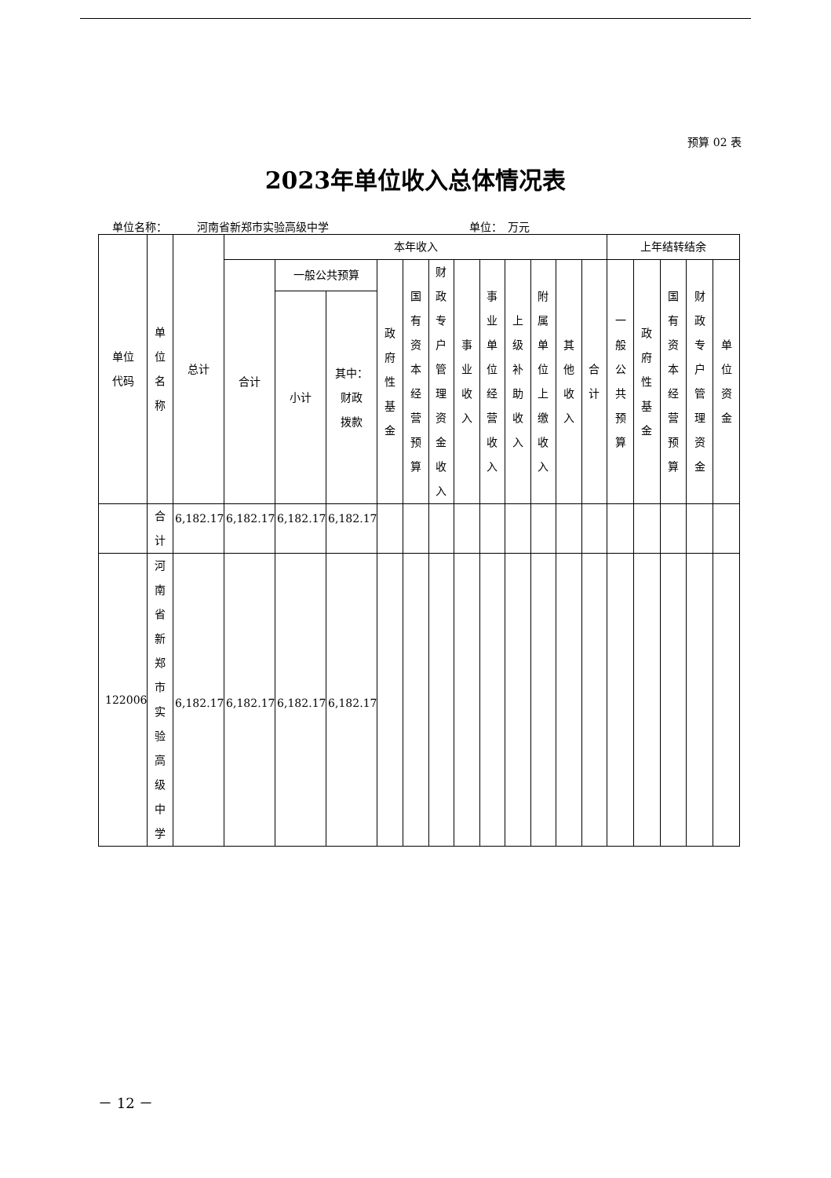预算 02 表
2023年单位收入总体情况表
单位名称： 河南省新郑市实验高级中学 单位：　万元
| 单位 代码 | 单位名称 | 总计 | 本年收入 | | | | | | | | | | | | 上年结转结余 | | | | |
| --- | --- | --- | --- | --- | --- | --- | --- | --- | --- | --- | --- | --- | --- | --- | --- | --- | --- | --- | --- |
| | | | 合计 | 一般公共预算 | | 政府性基金 | 国有资本经营预算 | 财政专户管理资金收入 | 事业收入 | 事业单位经营收入 | 上级补助收入 | 附属单位上缴收入 | 其他收入 | 合计 | 一般公共预算 | 政府性基金 | 国有资本经营预算 | 财政专户管理资金 | 单位资金 |
| | | | | 小计 | 其中： 财政 拨款 | | | | | | | | | | | | | | |
| | 合计 | 6,182.17 | 6,182.17 | 6,182.17 | 6,182.17 | | | | | | | | | | | | | | |
| 122006 | 河南省新郑市实验高级中学 | 6,182.17 | 6,182.17 | 6,182.17 | 6,182.17 | | | | | | | | | | | | | | |
－ 12 －